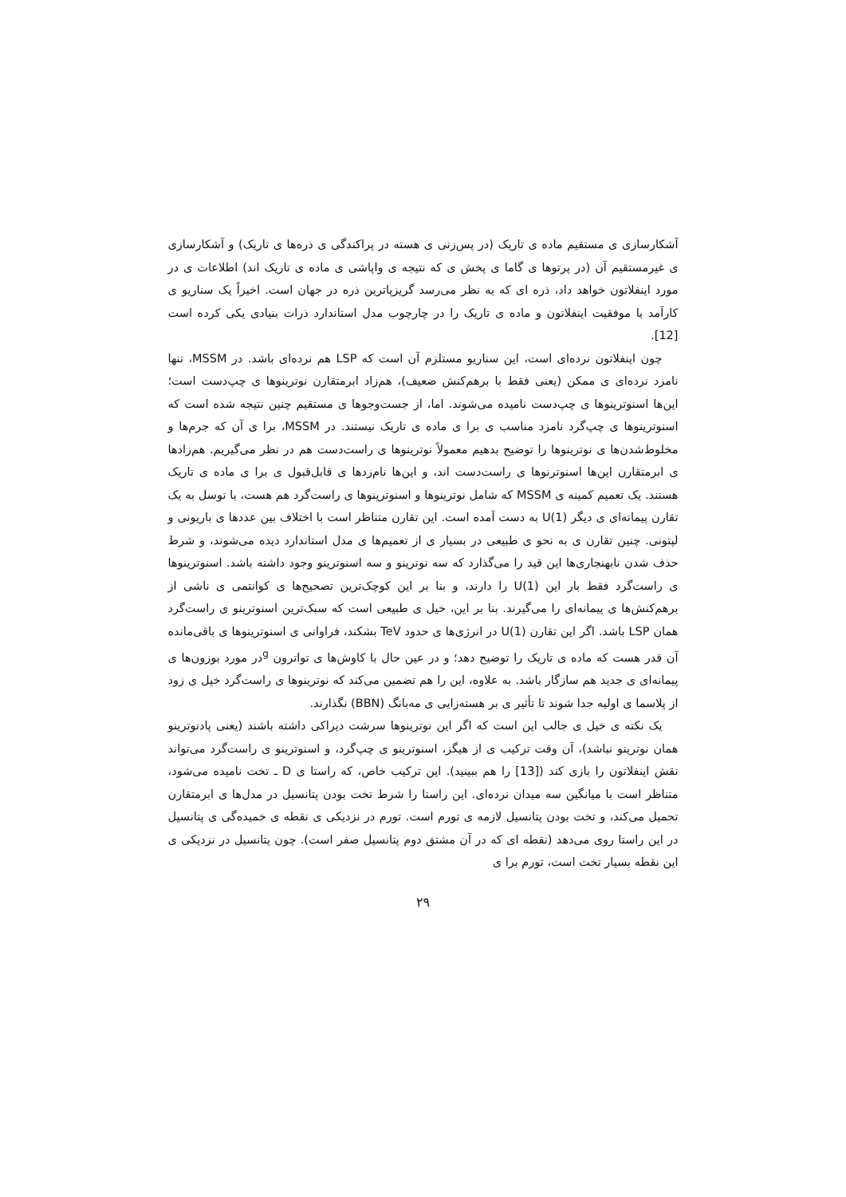آشکارسازی ی مستقیم ماده ی تاریک (در پس‌زنی ی هسته در پراکندگی ی ذره‌ها ی تاریک) و آشکارسازی ی غیرمستقیم آن (در پرتوها ی گاما ی پخش ی که نتیجه ی واپاشی ی ماده ی تاریک اند) اطلاعات ی در مورد اینفلاتون خواهد داد، ذره ای که به نظر می‌رسد گریزپاترین ذره در جهان است. اخیراً یک سناریو ی کارآمد با موفقیت اینفلاتون و ماده ی تاریک را در چارچوب مدل استاندارد ذرات بنیادی یکی کرده است [12].
چون اینفلاتون نرده‌ای است، این سناریو مستلزم آن است که LSP هم نرده‌ای باشد. در MSSM، تنها نامزد نرده‌ای ی ممکن (یعنی فقط با برهم‌کنش ضعیف)، هم‌زاد ابرمتقارن نوترینوها ی چپ‌دست است؛ این‌ها اسنوترینوها ی چپ‌دست نامیده می‌شوند. اما، از جست‌وجوها ی مستقیم چنین نتیجه شده است که اسنوترینوها ی چپ‌گرد نامزد مناسب ی برا ی ماده ی تاریک نیستند. در MSSM، برا ی آن که جرم‌ها و مخلوط‌شدن‌ها ی نوترینوها را توضیح بدهیم معمولاً نوترینوها ی راست‌دست هم در نظر می‌گیریم. هم‌زادها ی ابرمتقارن این‌ها اسنوترنوها ی راست‌دست اند، و این‌ها نام‌زدها ی قابل‌قبول ی برا ی ماده ی تاریک هستند. یک تعمیم کمینه ی MSSM که شامل نوترینوها و اسنوترینوها ی راست‌گرد هم هست، با توسل به یک تقارن پیمانه‌ای ی دیگر U(1) به دست آمده است. این تقارن متناظر است با اختلاف بین عددها ی باریونی و لپتونی. چنین تقارن ی به نحو ی طبیعی در بسیار ی از تعمیم‌ها ی مدل استاندارد دیده می‌شوند، و شرط حذف شدن نابهنجاری‌ها این قید را می‌گذارد که سه نوترینو و سه اسنوترینو وجود داشته باشد. اسنوترینوها ی راست‌گرد فقط بار این U(1) را دارند، و بنا بر این کوچک‌ترین تصحیح‌ها ی کوانتمی ی ناشی از برهم‌کنش‌ها ی پیمانه‌ای را می‌گیرند. بنا بر این، خیل ی طبیعی است که سبک‌ترین اسنوترینو ی راست‌گرد همان LSP باشد. اگر این تقارن U(1) در انرژی‌ها ی حدود TeV بشکند، فراوانی ی اسنوترینوها ی باقی‌مانده آن قدر هست که ماده ی تاریک را توضیح دهد؛ و در عین حال با کاوش‌ها ی تواترون <sup>g</sup>در مورد بوزون‌ها ی پیمانه‌ای ی جدید هم سازگار باشد. به علاوه، این را هم تضمین می‌کند که نوترینوها ی راست‌گرد خیل ی زود از پلاسما ی اولیه جدا شوند تا تأثیر ی بر هسته‌زایی ی مه‌بانگ (BBN) نگذارند.
یک نکته ی خیل ی جالب این است که اگر این نوترینوها سرشت دیراکی داشته باشند (یعنی پادنوترینو همان نوترینو نباشد)، آن وقت ترکیب ی از هیگز، اسنوترینو ی چپ‌گرد، و اسنوترینو ی راست‌گرد می‌تواند نقش اینفلاتون را بازی کند ([13] را هم ببینید). این ترکیب خاص، که راستا ی D ـ تخت نامیده می‌شود، متناظر است با میانگین سه میدان نرده‌ای. این راستا را شرط تخت بودن پتانسیل در مدل‌ها ی ابرمتقارن تحمیل می‌کند، و تخت بودن پتانسیل لازمه ی تورم است. تورم در نزدیکی ی نقطه ی خمیده‌گی ی پتانسیل در این راستا روی می‌دهد (نقطه ای که در آن مشتق دوم پتانسیل صفر است). چون پتانسیل در نزدیکی ی این نقطه بسیار تخت است، تورم برا ی
۲۹